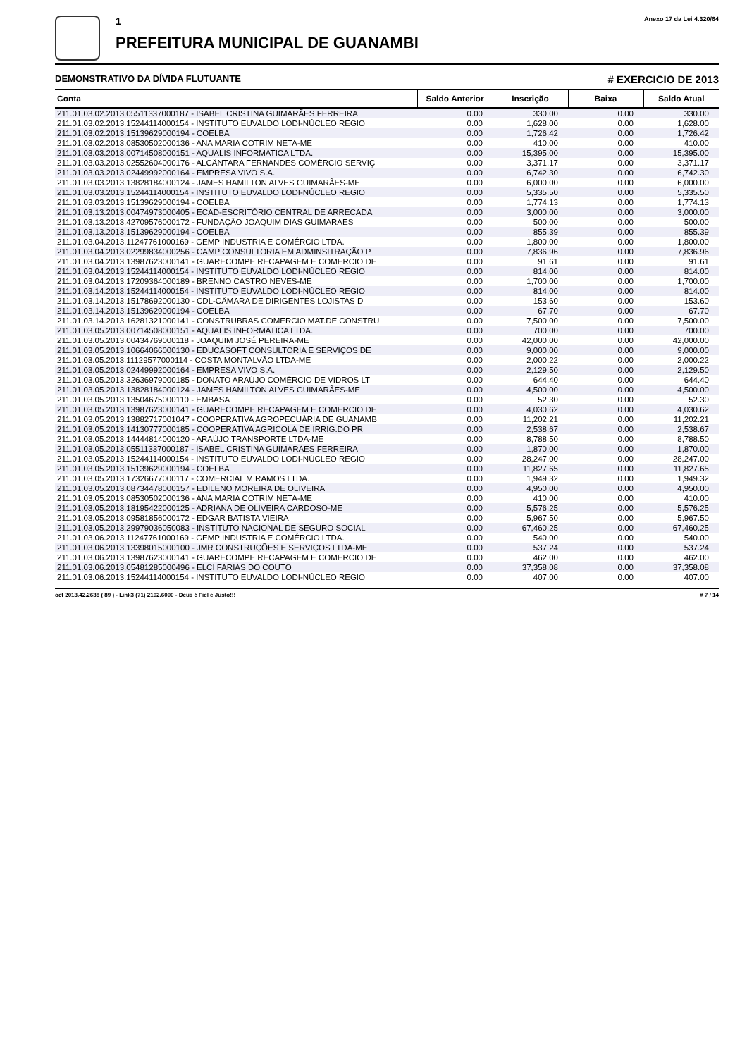1
PREFEITURA MUNICIPAL DE GUANAMBI
Anexo 17 da Lei 4.320/64
DEMONSTRATIVO DA DÍVIDA FLUTUANTE # EXERCICIO DE 2013
| Conta | Saldo Anterior | Inscrição | Baixa | Saldo Atual |
| --- | --- | --- | --- | --- |
| 211.01.03.02.2013.05511337000187 - ISABEL CRISTINA GUIMARÃES FERREIRA | 0.00 | 330.00 | 0.00 | 330.00 |
| 211.01.03.02.2013.15244114000154 - INSTITUTO EUVALDO LODI-NÚCLEO REGIO | 0.00 | 1,628.00 | 0.00 | 1,628.00 |
| 211.01.03.02.2013.15139629000194 - COELBA | 0.00 | 1,726.42 | 0.00 | 1,726.42 |
| 211.01.03.02.2013.08530502000136 - ANA MARIA COTRIM NETA-ME | 0.00 | 410.00 | 0.00 | 410.00 |
| 211.01.03.03.2013.00714508000151 - AQUALIS INFORMATICA LTDA. | 0.00 | 15,395.00 | 0.00 | 15,395.00 |
| 211.01.03.03.2013.02552604000176 - ALCÂNTARA FERNANDES COMÉRCIO SERVIÇ | 0.00 | 3,371.17 | 0.00 | 3,371.17 |
| 211.01.03.03.2013.02449992000164 - EMPRESA VIVO S.A. | 0.00 | 6,742.30 | 0.00 | 6,742.30 |
| 211.01.03.03.2013.13828184000124 - JAMES HAMILTON ALVES GUIMARÃES-ME | 0.00 | 6,000.00 | 0.00 | 6,000.00 |
| 211.01.03.03.2013.15244114000154 - INSTITUTO EUVALDO LODI-NÚCLEO REGIO | 0.00 | 5,335.50 | 0.00 | 5,335.50 |
| 211.01.03.03.2013.15139629000194 - COELBA | 0.00 | 1,774.13 | 0.00 | 1,774.13 |
| 211.01.03.13.2013.00474973000405 - ECAD-ESCRITÓRIO CENTRAL DE ARRECADA | 0.00 | 3,000.00 | 0.00 | 3,000.00 |
| 211.01.03.13.2013.42709576000172 - FUNDAÇÃO JOAQUIM DIAS GUIMARAES | 0.00 | 500.00 | 0.00 | 500.00 |
| 211.01.03.13.2013.15139629000194 - COELBA | 0.00 | 855.39 | 0.00 | 855.39 |
| 211.01.03.04.2013.11247761000169 - GEMP INDUSTRIA E COMÉRCIO LTDA. | 0.00 | 1,800.00 | 0.00 | 1,800.00 |
| 211.01.03.04.2013.02299834000256 - CAMP CONSULTORIA EM ADMINSITRAÇÃO P | 0.00 | 7,836.96 | 0.00 | 7,836.96 |
| 211.01.03.04.2013.13987623000141 - GUARECOMPE RECAPAGEM E COMERCIO DE | 0.00 | 91.61 | 0.00 | 91.61 |
| 211.01.03.04.2013.15244114000154 - INSTITUTO EUVALDO LODI-NÚCLEO REGIO | 0.00 | 814.00 | 0.00 | 814.00 |
| 211.01.03.04.2013.17209364000189 - BRENNO CASTRO NEVES-ME | 0.00 | 1,700.00 | 0.00 | 1,700.00 |
| 211.01.03.14.2013.15244114000154 - INSTITUTO EUVALDO LODI-NÚCLEO REGIO | 0.00 | 814.00 | 0.00 | 814.00 |
| 211.01.03.14.2013.15178692000130 - CDL-CÂMARA DE DIRIGENTES LOJISTAS D | 0.00 | 153.60 | 0.00 | 153.60 |
| 211.01.03.14.2013.15139629000194 - COELBA | 0.00 | 67.70 | 0.00 | 67.70 |
| 211.01.03.14.2013.16281321000141 - CONSTRUBRAS COMERCIO MAT.DE CONSTRU | 0.00 | 7,500.00 | 0.00 | 7,500.00 |
| 211.01.03.05.2013.00714508000151 - AQUALIS INFORMATICA LTDA. | 0.00 | 700.00 | 0.00 | 700.00 |
| 211.01.03.05.2013.00434769000118 - JOAQUIM JOSÉ PEREIRA-ME | 0.00 | 42,000.00 | 0.00 | 42,000.00 |
| 211.01.03.05.2013.10664066000130 - EDUCASOFT CONSULTORIA E SERVIÇOS DE | 0.00 | 9,000.00 | 0.00 | 9,000.00 |
| 211.01.03.05.2013.11129577000114 - COSTA MONTALVÃO LTDA-ME | 0.00 | 2,000.22 | 0.00 | 2,000.22 |
| 211.01.03.05.2013.02449992000164 - EMPRESA VIVO S.A. | 0.00 | 2,129.50 | 0.00 | 2,129.50 |
| 211.01.03.05.2013.32636979000185 - DONATO ARAÚJO COMÉRCIO DE VIDROS LT | 0.00 | 644.40 | 0.00 | 644.40 |
| 211.01.03.05.2013.13828184000124 - JAMES HAMILTON ALVES GUIMARÃES-ME | 0.00 | 4,500.00 | 0.00 | 4,500.00 |
| 211.01.03.05.2013.13504675000110 - EMBASA | 0.00 | 52.30 | 0.00 | 52.30 |
| 211.01.03.05.2013.13987623000141 - GUARECOMPE RECAPAGEM E COMERCIO DE | 0.00 | 4,030.62 | 0.00 | 4,030.62 |
| 211.01.03.05.2013.13882717001047 - COOPERATIVA AGROPECUÀRIA DE GUANAMB | 0.00 | 11,202.21 | 0.00 | 11,202.21 |
| 211.01.03.05.2013.14130777000185 - COOPERATIVA AGRICOLA DE IRRIG.DO PR | 0.00 | 2,538.67 | 0.00 | 2,538.67 |
| 211.01.03.05.2013.14444814000120 - ARAÚJO TRANSPORTE LTDA-ME | 0.00 | 8,788.50 | 0.00 | 8,788.50 |
| 211.01.03.05.2013.05511337000187 - ISABEL CRISTINA GUIMARÃES FERREIRA | 0.00 | 1,870.00 | 0.00 | 1,870.00 |
| 211.01.03.05.2013.15244114000154 - INSTITUTO EUVALDO LODI-NÚCLEO REGIO | 0.00 | 28,247.00 | 0.00 | 28,247.00 |
| 211.01.03.05.2013.15139629000194 - COELBA | 0.00 | 11,827.65 | 0.00 | 11,827.65 |
| 211.01.03.05.2013.17326677000117 - COMERCIAL M.RAMOS LTDA. | 0.00 | 1,949.32 | 0.00 | 1,949.32 |
| 211.01.03.05.2013.08734478000157 - EDILENO MOREIRA DE OLIVEIRA | 0.00 | 4,950.00 | 0.00 | 4,950.00 |
| 211.01.03.05.2013.08530502000136 - ANA MARIA COTRIM NETA-ME | 0.00 | 410.00 | 0.00 | 410.00 |
| 211.01.03.05.2013.18195422000125 - ADRIANA DE OLIVEIRA CARDOSO-ME | 0.00 | 5,576.25 | 0.00 | 5,576.25 |
| 211.01.03.05.2013.09581856000172 - EDGAR BATISTA VIEIRA | 0.00 | 5,967.50 | 0.00 | 5,967.50 |
| 211.01.03.05.2013.29979036050083 - INSTITUTO NACIONAL DE SEGURO SOCIAL | 0.00 | 67,460.25 | 0.00 | 67,460.25 |
| 211.01.03.06.2013.11247761000169 - GEMP INDUSTRIA E COMÉRCIO LTDA. | 0.00 | 540.00 | 0.00 | 540.00 |
| 211.01.03.06.2013.13398015000100 - JMR CONSTRUÇÕES E SERVIÇOS LTDA-ME | 0.00 | 537.24 | 0.00 | 537.24 |
| 211.01.03.06.2013.13987623000141 - GUARECOMPE RECAPAGEM E COMERCIO DE | 0.00 | 462.00 | 0.00 | 462.00 |
| 211.01.03.06.2013.05481285000496 - ELCI FARIAS DO COUTO | 0.00 | 37,358.08 | 0.00 | 37,358.08 |
| 211.01.03.06.2013.15244114000154 - INSTITUTO EUVALDO LODI-NÚCLEO REGIO | 0.00 | 407.00 | 0.00 | 407.00 |
ocf 2013.42.2638 ( 89 ) - Link3 (71) 2102.6000 - Deus é Fiel e Justo!!! # 7 / 14